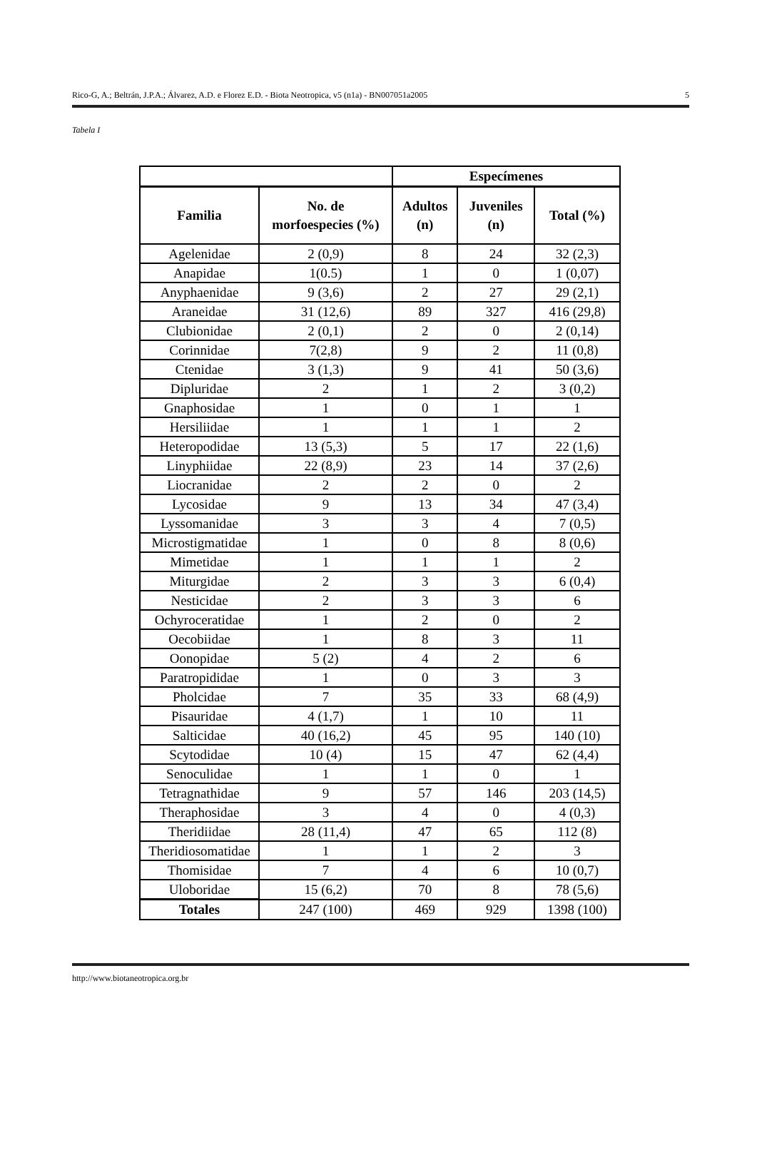Rico-G, A.; Beltrán, J.P.A.; Álvarez, A.D. e Florez E.D. - Biota Neotropica, v5 (n1a) - BN007051a2005 5
Tabela I
| | | Especímenes | | |
| --- | --- | --- | --- | --- |
| Familia | No. de morfoespecies (%) | Adultos (n) | Juveniles (n) | Total (%) |
| Agelenidae | 2 (0,9) | 8 | 24 | 32 (2,3) |
| Anapidae | 1(0.5) | 1 | 0 | 1 (0,07) |
| Anyphaenidae | 9 (3,6) | 2 | 27 | 29 (2,1) |
| Araneidae | 31 (12,6) | 89 | 327 | 416 (29,8) |
| Clubionidae | 2 (0,1) | 2 | 0 | 2 (0,14) |
| Corinnidae | 7(2,8) | 9 | 2 | 11 (0,8) |
| Ctenidae | 3 (1,3) | 9 | 41 | 50 (3,6) |
| Dipluridae | 2 | 1 | 2 | 3 (0,2) |
| Gnaphosidae | 1 | 0 | 1 | 1 |
| Hersiliidae | 1 | 1 | 1 | 2 |
| Heteropodidae | 13 (5,3) | 5 | 17 | 22 (1,6) |
| Linyphiidae | 22 (8,9) | 23 | 14 | 37 (2,6) |
| Liocranidae | 2 | 2 | 0 | 2 |
| Lycosidae | 9 | 13 | 34 | 47 (3,4) |
| Lyssomanidae | 3 | 3 | 4 | 7 (0,5) |
| Microstigmatidae | 1 | 0 | 8 | 8 (0,6) |
| Mimetidae | 1 | 1 | 1 | 2 |
| Miturgidae | 2 | 3 | 3 | 6 (0,4) |
| Nesticidae | 2 | 3 | 3 | 6 |
| Ochyroceratidae | 1 | 2 | 0 | 2 |
| Oecobiidae | 1 | 8 | 3 | 11 |
| Oonopidae | 5 (2) | 4 | 2 | 6 |
| Paratropididae | 1 | 0 | 3 | 3 |
| Pholcidae | 7 | 35 | 33 | 68 (4,9) |
| Pisauridae | 4 (1,7) | 1 | 10 | 11 |
| Salticidae | 40 (16,2) | 45 | 95 | 140 (10) |
| Scytodidae | 10 (4) | 15 | 47 | 62 (4,4) |
| Senoculidae | 1 | 1 | 0 | 1 |
| Tetragnathidae | 9 | 57 | 146 | 203 (14,5) |
| Theraphosidae | 3 | 4 | 0 | 4 (0,3) |
| Theridiidae | 28 (11,4) | 47 | 65 | 112 (8) |
| Theridiosomatidae | 1 | 1 | 2 | 3 |
| Thomisidae | 7 | 4 | 6 | 10 (0,7) |
| Uloboridae | 15 (6,2) | 70 | 8 | 78 (5,6) |
| Totales | 247 (100) | 469 | 929 | 1398 (100) |
http://www.biotaneotropica.org.br